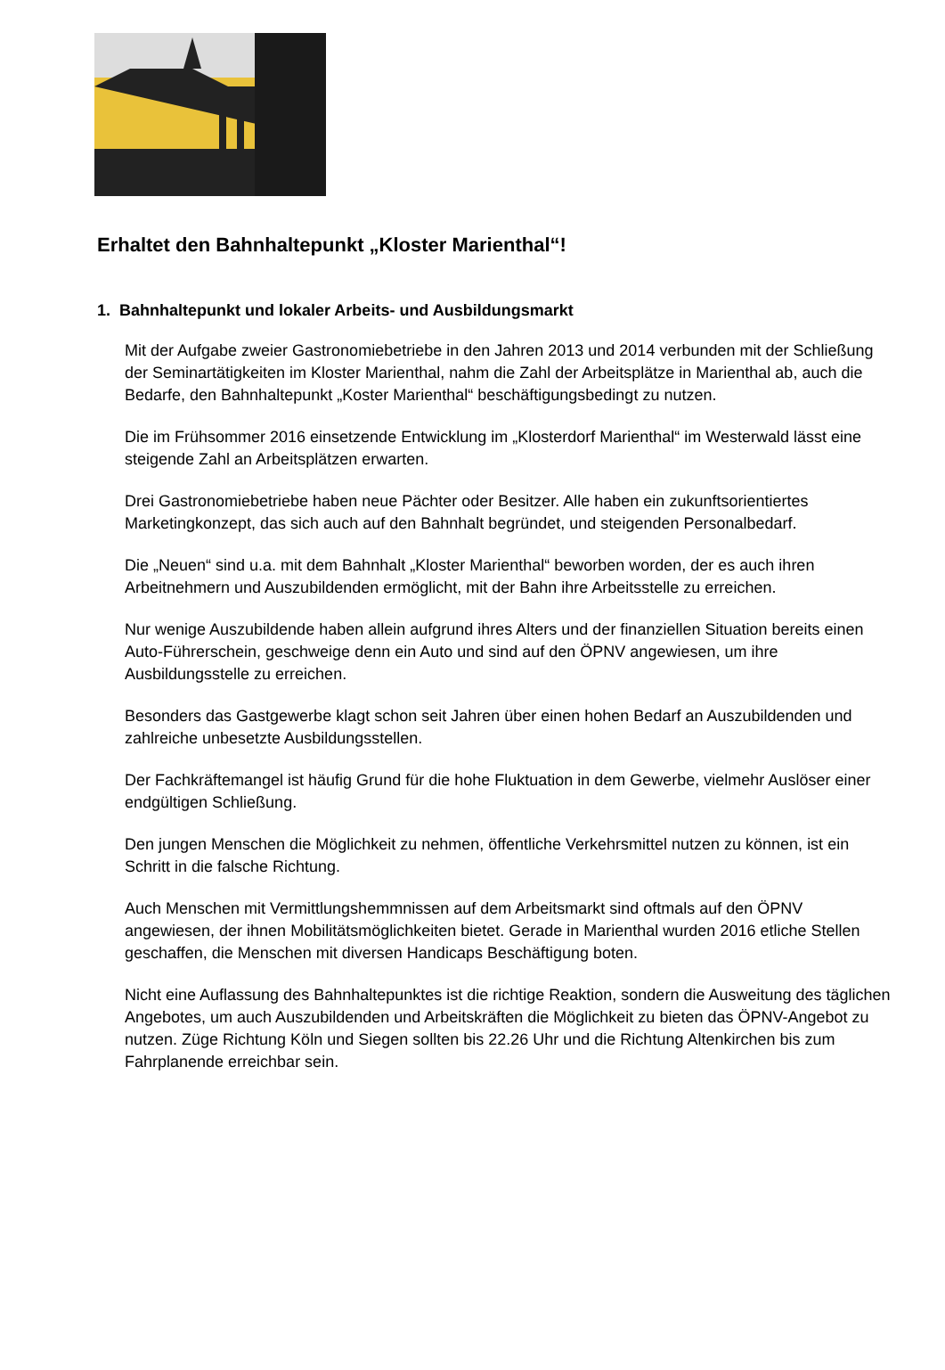Erhaltet den Bahnhaltepunkt „Kloster Marienthal“!
1. Bahnhaltepunkt und lokaler Arbeits- und Ausbildungsmarkt
Mit der Aufgabe zweier Gastronomiebetriebe in den Jahren 2013 und 2014 verbunden mit der Schließung der Seminartätigkeiten im Kloster Marienthal, nahm die Zahl der Arbeitsplätze in Marienthal ab, auch die Bedarfe, den Bahnhaltepunkt „Koster Marienthal“ beschäftigungsbedingt zu nutzen.
Die im Frühsommer 2016 einsetzende Entwicklung im „Klosterdorf Marienthal“ im Westerwald lässt eine steigende Zahl an Arbeitsplätzen erwarten.
Drei Gastronomiebetriebe haben neue Pächter oder Besitzer. Alle haben ein zukunftsorientiertes Marketingkonzept, das sich auch auf den Bahnhalt begründet, und steigenden Personalbedarf.
Die „Neuen“ sind u.a. mit dem Bahnhalt „Kloster Marienthal“ beworben worden, der es auch ihren Arbeitnehmern und Auszubildenden ermöglicht, mit der Bahn ihre Arbeitsstelle zu erreichen.
Nur wenige Auszubildende haben allein aufgrund ihres Alters und der finanziellen Situation bereits einen Auto-Führerschein, geschweige denn ein Auto und sind auf den ÖPNV angewiesen, um ihre Ausbildungsstelle zu erreichen.
Besonders das Gastgewerbe klagt schon seit Jahren über einen hohen Bedarf an Auszubildenden und zahlreiche unbesetzte Ausbildungsstellen.
Der Fachkräftemangel ist häufig Grund für die hohe Fluktuation in dem Gewerbe, vielmehr Auslöser einer endgültigen Schließung.
Den jungen Menschen die Möglichkeit zu nehmen, öffentliche Verkehrsmittel nutzen zu können, ist ein Schritt in die falsche Richtung.
Auch Menschen mit Vermittlungshemmnissen auf dem Arbeitsmarkt sind oftmals auf den ÖPNV angewiesen, der ihnen Mobilitätsmöglichkeiten bietet. Gerade in Marienthal wurden 2016 etliche Stellen geschaffen, die Menschen mit diversen Handicaps Beschäftigung boten.
Nicht eine Auflassung des Bahnhaltepunktes ist die richtige Reaktion, sondern die Ausweitung des täglichen Angebotes, um auch Auszubildenden und Arbeitskräften die Möglichkeit zu bieten das ÖPNV-Angebot zu nutzen. Züge Richtung Köln und Siegen sollten bis 22.26 Uhr und die Richtung Altenkirchen bis zum Fahrplanende erreichbar sein.